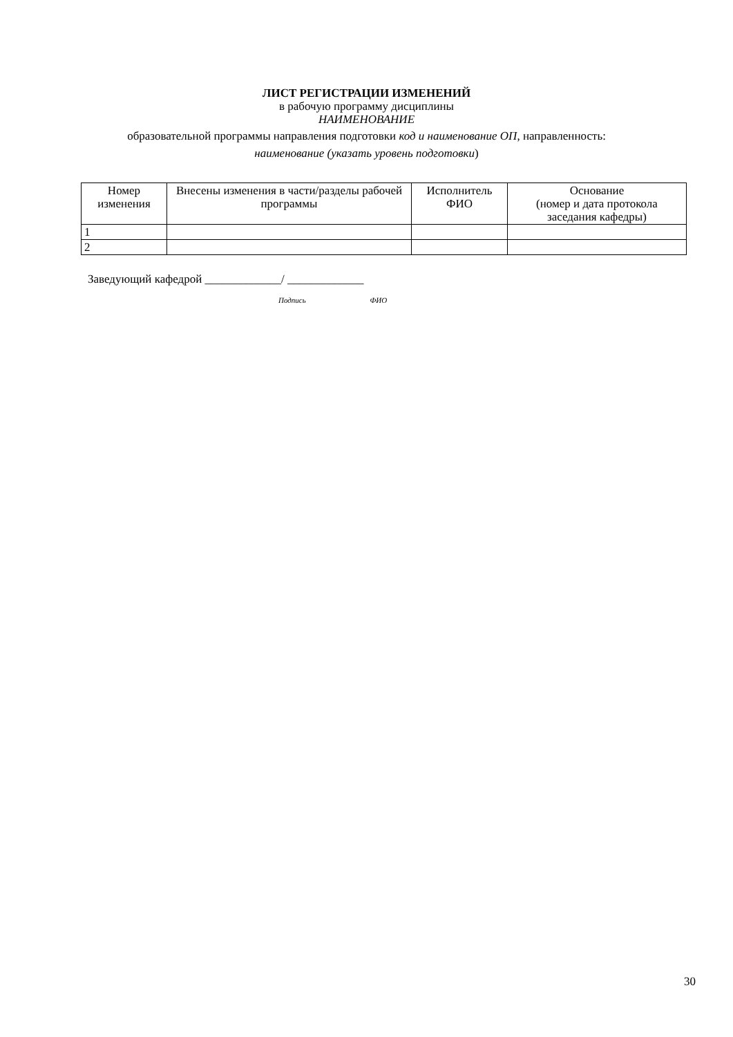ЛИСТ РЕГИСТРАЦИИ ИЗМЕНЕНИЙ
в рабочую программу дисциплины
НАИМЕНОВАНИЕ
образовательной программы направления подготовки код и наименование ОП, направленность:
наименование (указать уровень подготовки)
| Номер изменения | Внесены изменения в части/разделы рабочей программы | Исполнитель ФИО | Основание (номер и дата протокола заседания кафедры) |
| --- | --- | --- | --- |
| 1 | | | |
| 2 | | | |
Заведующий кафедрой _____________/ _____________
Подпись ФИО
30